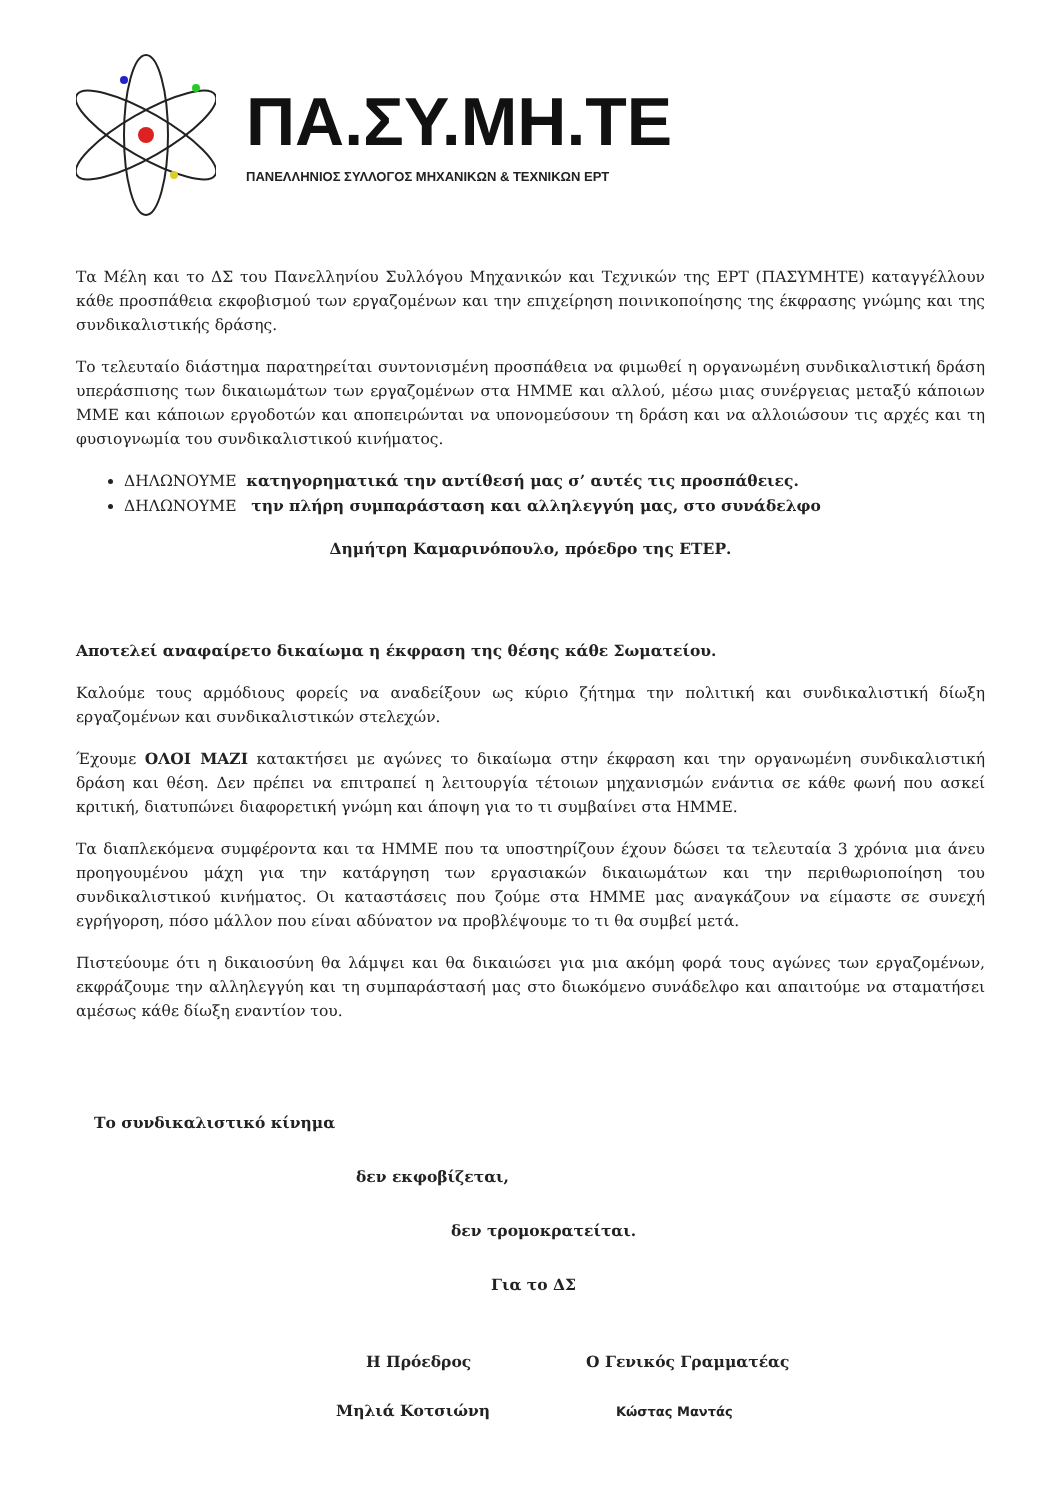ΠΑ.ΣΥ.ΜΗ.ΤΕ
ΠΑΝΕΛΛΗΝΙΟΣ ΣΥΛΛΟΓΟΣ ΜΗΧΑΝΙΚΩΝ & ΤΕΧΝΙΚΩΝ ΕΡΤ
Τα Μέλη και το ΔΣ του Πανελληνίου Συλλόγου Μηχανικών και Τεχνικών της ΕΡΤ (ΠΑΣΥΜΗΤΕ) καταγγέλλουν κάθε προσπάθεια εκφοβισμού των εργαζομένων και την επιχείρηση ποινικοποίησης της έκφρασης γνώμης και της συνδικαλιστικής δράσης.
Το τελευταίο διάστημα παρατηρείται συντονισμένη προσπάθεια να φιμωθεί η οργανωμένη συνδικαλιστική δράση υπεράσπισης των δικαιωμάτων των εργαζομένων στα ΗΜΜΕ και αλλού, μέσω μιας συνέργειας μεταξύ κάποιων ΜΜΕ και κάποιων εργοδοτών και αποπειρώνται να υπονομεύσουν τη δράση και να αλλοιώσουν τις αρχές και τη φυσιογνωμία του συνδικαλιστικού κινήματος.
ΔΗΛΩΝΟΥΜΕ κατηγορηματικά την αντίθεσή μας σ’ αυτές τις προσπάθειες.
ΔΗΛΩΝΟΥΜΕ την πλήρη συμπαράσταση και αλληλεγγύη μας, στο συνάδελφο
Δημήτρη Καμαρινόπουλο, πρόεδρο της ΕΤΕΡ.
Αποτελεί αναφαίρετο δικαίωμα η έκφραση της θέσης κάθε Σωματείου.
Καλούμε τους αρμόδιους φορείς να αναδείξουν ως κύριο ζήτημα την πολιτική και συνδικαλιστική δίωξη εργαζομένων και συνδικαλιστικών στελεχών.
Έχουμε ΟΛΟΙ ΜΑΖΙ κατακτήσει με αγώνες το δικαίωμα στην έκφραση και την οργανωμένη συνδικαλιστική δράση και θέση. Δεν πρέπει να επιτραπεί η λειτουργία τέτοιων μηχανισμών ενάντια σε κάθε φωνή που ασκεί κριτική, διατυπώνει διαφορετική γνώμη και άποψη για το τι συμβαίνει στα ΗΜΜΕ.
Τα διαπλεκόμενα συμφέροντα και τα ΗΜΜΕ που τα υποστηρίζουν έχουν δώσει τα τελευταία 3 χρόνια μια άνευ προηγουμένου μάχη για την κατάργηση των εργασιακών δικαιωμάτων και την περιθωριοποίηση του συνδικαλιστικού κινήματος. Οι καταστάσεις που ζούμε στα ΗΜΜΕ μας αναγκάζουν να είμαστε σε συνεχή εγρήγορση, πόσο μάλλον που είναι αδύνατον να προβλέψουμε το τι θα συμβεί μετά.
Πιστεύουμε ότι η δικαιοσύνη θα λάμψει και θα δικαιώσει για μια ακόμη φορά τους αγώνες των εργαζομένων, εκφράζουμε την αλληλεγγύη και τη συμπαράστασή μας στο διωκόμενο συνάδελφο και απαιτούμε να σταματήσει αμέσως κάθε δίωξη εναντίον του.
Το συνδικαλιστικό κίνημα
δεν εκφοβίζεται,
δεν τρομοκρατείται.
Για το ΔΣ
Η Πρόεδρος Ο Γενικός Γραμματέας
Μηλιά Κοτσιώνη
Κώστας Μαντάς